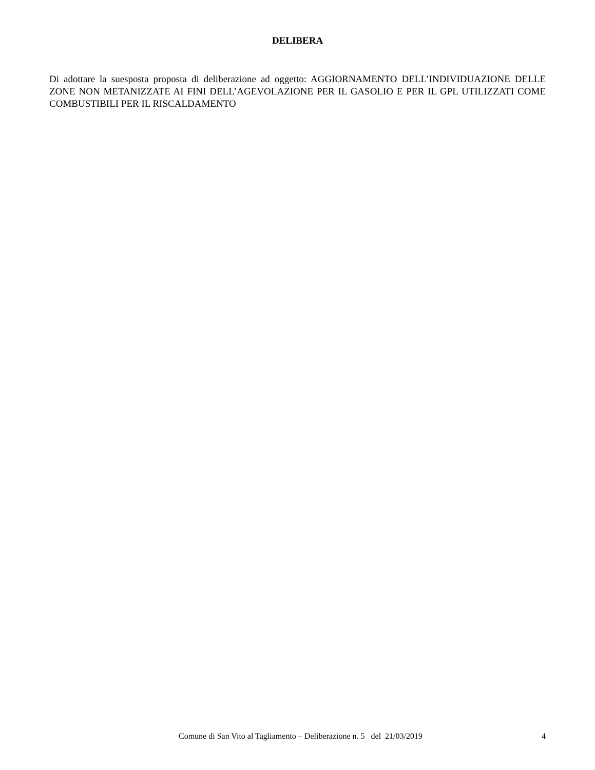DELIBERA
Di adottare la suesposta proposta di deliberazione ad oggetto: AGGIORNAMENTO DELL’INDIVIDUAZIONE DELLE ZONE NON METANIZZATE AI FINI DELL’AGEVOLAZIONE PER IL GASOLIO E PER IL GPL UTILIZZATI COME COMBUSTIBILI PER IL RISCALDAMENTO
Comune di San Vito al Tagliamento – Deliberazione n. 5 del 21/03/2019 4